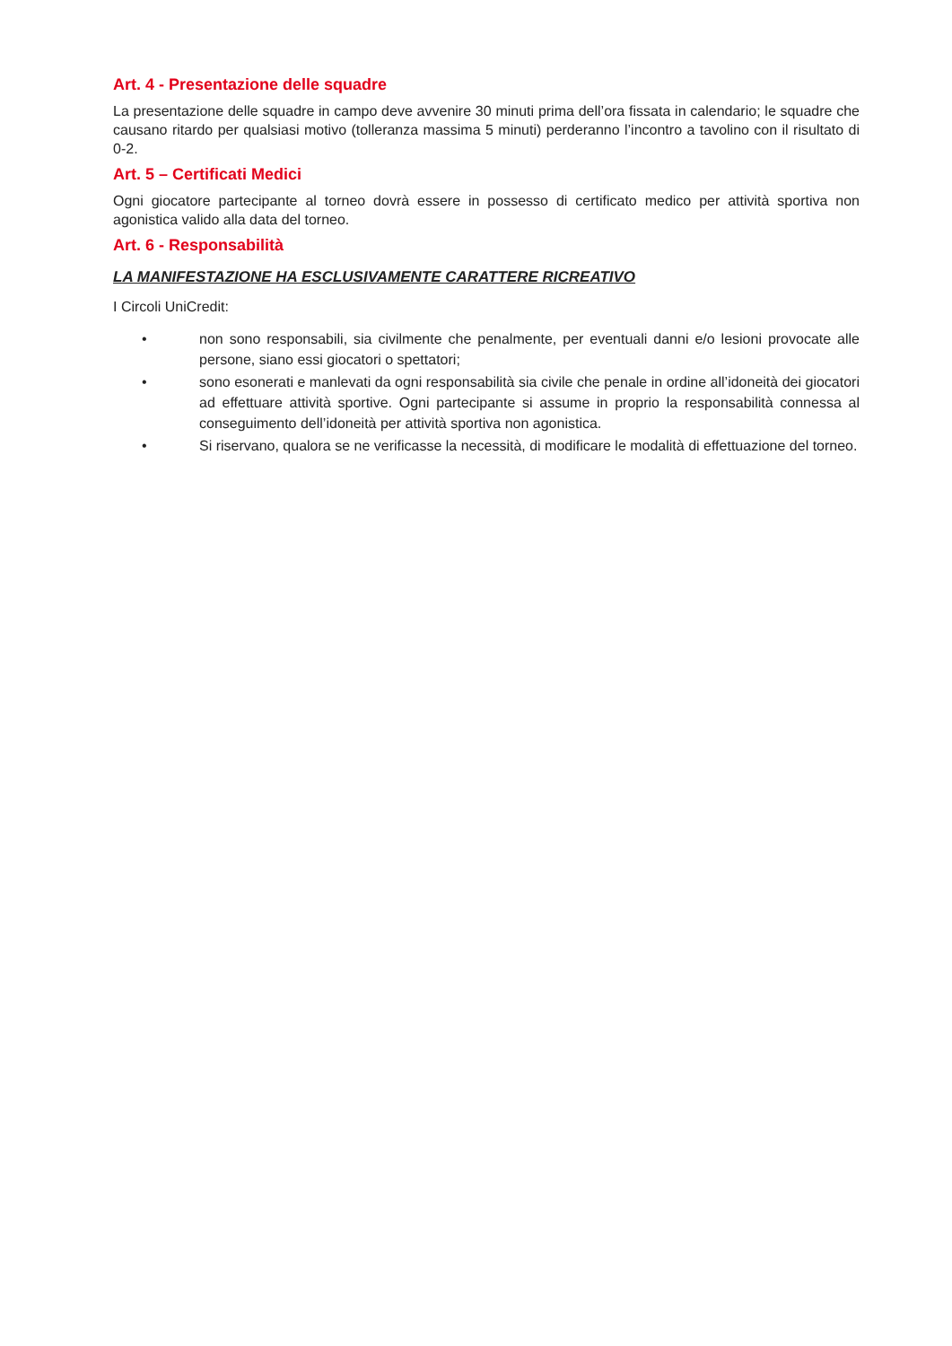Art. 4 - Presentazione delle squadre
La presentazione delle squadre in campo deve avvenire 30 minuti prima dell’ora fissata in calendario; le squadre che causano ritardo per qualsiasi motivo (tolleranza massima 5 minuti) perderanno l’incontro a tavolino con il risultato di 0-2.
Art. 5 – Certificati Medici
Ogni giocatore partecipante al torneo dovrà essere in possesso di certificato medico per attività sportiva non agonistica valido alla data del torneo.
Art. 6 - Responsabilità
LA MANIFESTAZIONE HA ESCLUSIVAMENTE CARATTERE RICREATIVO
I Circoli UniCredit:
• non sono responsabili, sia civilmente che penalmente, per eventuali danni e/o lesioni provocate alle persone, siano essi giocatori o spettatori;
• sono esonerati e manlevati da ogni responsabilità sia civile che penale in ordine all’idoneità dei giocatori ad effettuare attività sportive. Ogni partecipante si assume in proprio la responsabilità connessa al conseguimento dell’idoneità per attività sportiva non agonistica.
• Si riservano, qualora se ne verificasse la necessità, di modificare le modalità di effettuazione del torneo.